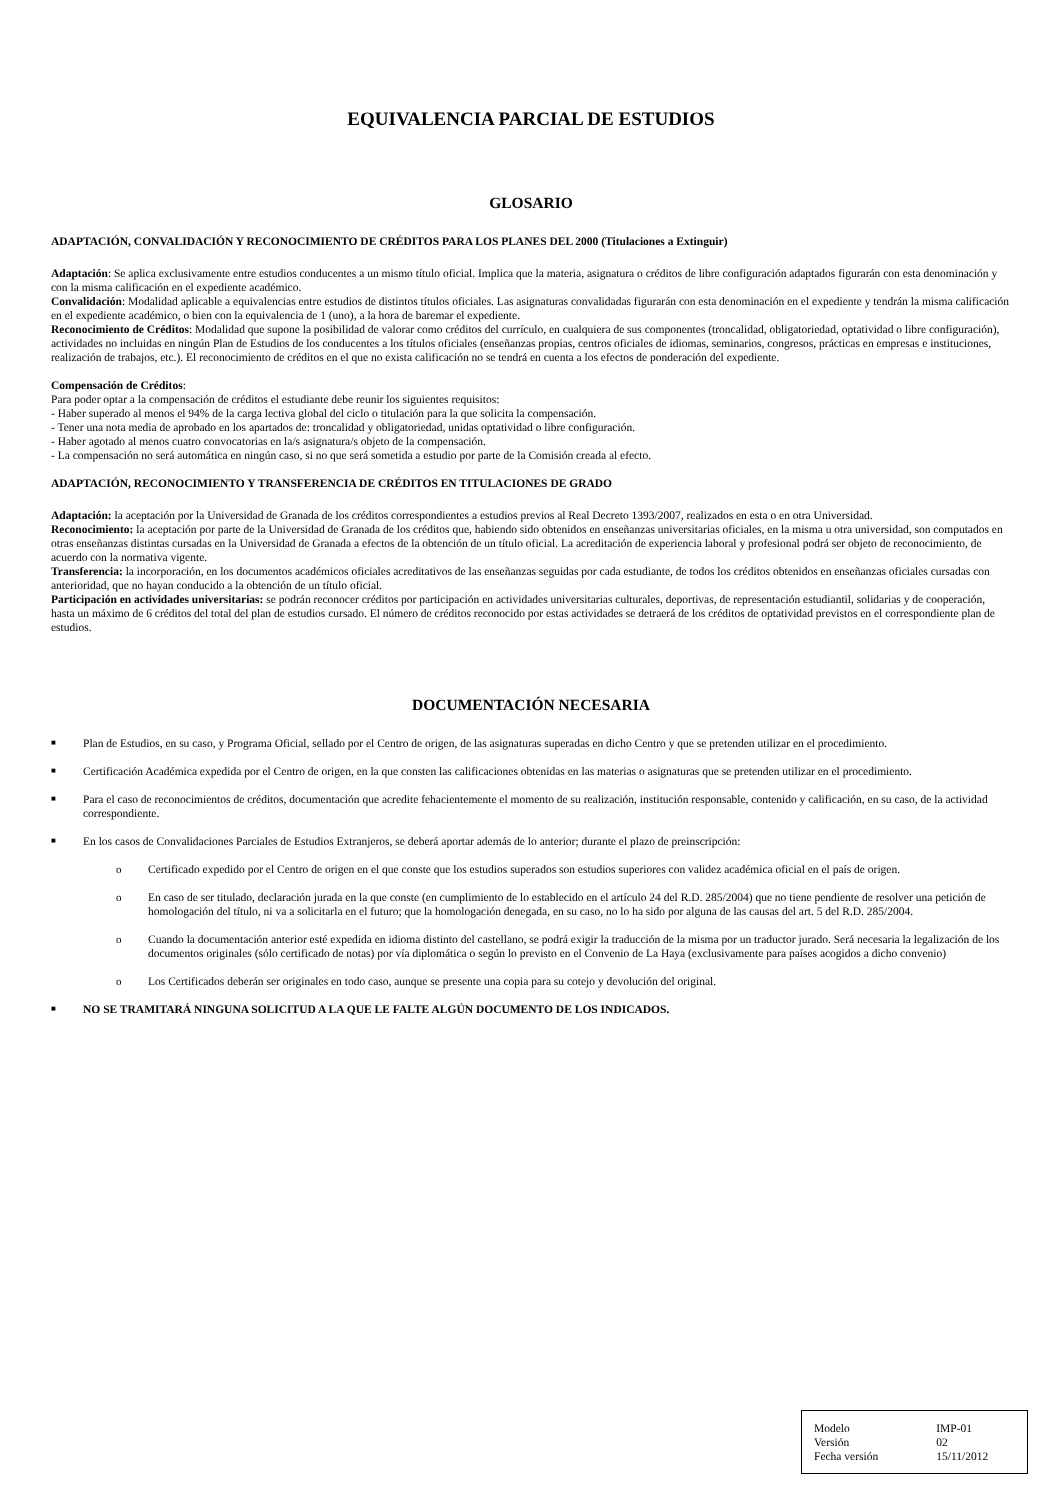EQUIVALENCIA PARCIAL DE ESTUDIOS
GLOSARIO
ADAPTACIÓN, CONVALIDACIÓN Y RECONOCIMIENTO DE CRÉDITOS PARA LOS PLANES DEL 2000 (Titulaciones a Extinguir)
Adaptación: Se aplica exclusivamente entre estudios conducentes a un mismo título oficial. Implica que la materia, asignatura o créditos de libre configuración adaptados figurarán con esta denominación y con la misma calificación en el expediente académico.
Convalidación: Modalidad aplicable a equivalencias entre estudios de distintos títulos oficiales. Las asignaturas convalidadas figurarán con esta denominación en el expediente y tendrán la misma calificación en el expediente académico, o bien con la equivalencia de 1 (uno), a la hora de baremar el expediente.
Reconocimiento de Créditos: Modalidad que supone la posibilidad de valorar como créditos del currículo, en cualquiera de sus componentes (troncalidad, obligatoriedad, optatividad o libre configuración), actividades no incluidas en ningún Plan de Estudios de los conducentes a los títulos oficiales (enseñanzas propias, centros oficiales de idiomas, seminarios, congresos, prácticas en empresas e instituciones, realización de trabajos, etc.). El reconocimiento de créditos en el que no exista calificación no se tendrá en cuenta a los efectos de ponderación del expediente.
Compensación de Créditos:
Para poder optar a la compensación de créditos el estudiante debe reunir los siguientes requisitos:
- Haber superado al menos el 94% de la carga lectiva global del ciclo o titulación para la que solicita la compensación.
- Tener una nota media de aprobado en los apartados de: troncalidad y obligatoriedad, unidas optatividad o libre configuración.
- Haber agotado al menos cuatro convocatorias en la/s asignatura/s objeto de la compensación.
- La compensación no será automática en ningún caso, si no que será sometida a estudio por parte de la Comisión creada al efecto.
ADAPTACIÓN, RECONOCIMIENTO Y TRANSFERENCIA DE CRÉDITOS EN TITULACIONES DE GRADO
Adaptación: la aceptación por la Universidad de Granada de los créditos correspondientes a estudios previos al Real Decreto 1393/2007, realizados en esta o en otra Universidad.
Reconocimiento: la aceptación por parte de la Universidad de Granada de los créditos que, habiendo sido obtenidos en enseñanzas universitarias oficiales, en la misma u otra universidad, son computados en otras enseñanzas distintas cursadas en la Universidad de Granada a efectos de la obtención de un título oficial. La acreditación de experiencia laboral y profesional podrá ser objeto de reconocimiento, de acuerdo con la normativa vigente.
Transferencia: la incorporación, en los documentos académicos oficiales acreditativos de las enseñanzas seguidas por cada estudiante, de todos los créditos obtenidos en enseñanzas oficiales cursadas con anterioridad, que no hayan conducido a la obtención de un título oficial.
Participación en actividades universitarias: se podrán reconocer créditos por participación en actividades universitarias culturales, deportivas, de representación estudiantil, solidarias y de cooperación, hasta un máximo de 6 créditos del total del plan de estudios cursado. El número de créditos reconocido por estas actividades se detraerá de los créditos de optatividad previstos en el correspondiente plan de estudios.
DOCUMENTACIÓN NECESARIA
■ Plan de Estudios, en su caso, y Programa Oficial, sellado por el Centro de origen, de las asignaturas superadas en dicho Centro y que se pretenden utilizar en el procedimiento.
■ Certificación Académica expedida por el Centro de origen, en la que consten las calificaciones obtenidas en las materias o asignaturas que se pretenden utilizar en el procedimiento.
■ Para el caso de reconocimientos de créditos, documentación que acredite fehacientemente el momento de su realización, institución responsable, contenido y calificación, en su caso, de la actividad correspondiente.
■ En los casos de Convalidaciones Parciales de Estudios Extranjeros, se deberá aportar además de lo anterior; durante el plazo de preinscripción:
o Certificado expedido por el Centro de origen en el que conste que los estudios superados son estudios superiores con validez académica oficial en el país de origen.
o En caso de ser titulado, declaración jurada en la que conste (en cumplimiento de lo establecido en el artículo 24 del R.D. 285/2004) que no tiene pendiente de resolver una petición de homologación del título, ni va a solicitarla en el futuro; que la homologación denegada, en su caso, no lo ha sido por alguna de las causas del art. 5 del R.D. 285/2004.
o Cuando la documentación anterior esté expedida en idioma distinto del castellano, se podrá exigir la traducción de la misma por un traductor jurado. Será necesaria la legalización de los documentos originales (sólo certificado de notas) por vía diplomática o según lo previsto en el Convenio de La Haya (exclusivamente para países acogidos a dicho convenio)
o Los Certificados deberán ser originales en todo caso, aunque se presente una copia para su cotejo y devolución del original.
■ NO SE TRAMITARÁ NINGUNA SOLICITUD A LA QUE LE FALTE ALGÚN DOCUMENTO DE LOS INDICADOS.
| Modelo | IMP-01 |
| Versión | 02 |
| Fecha versión | 15/11/2012 |